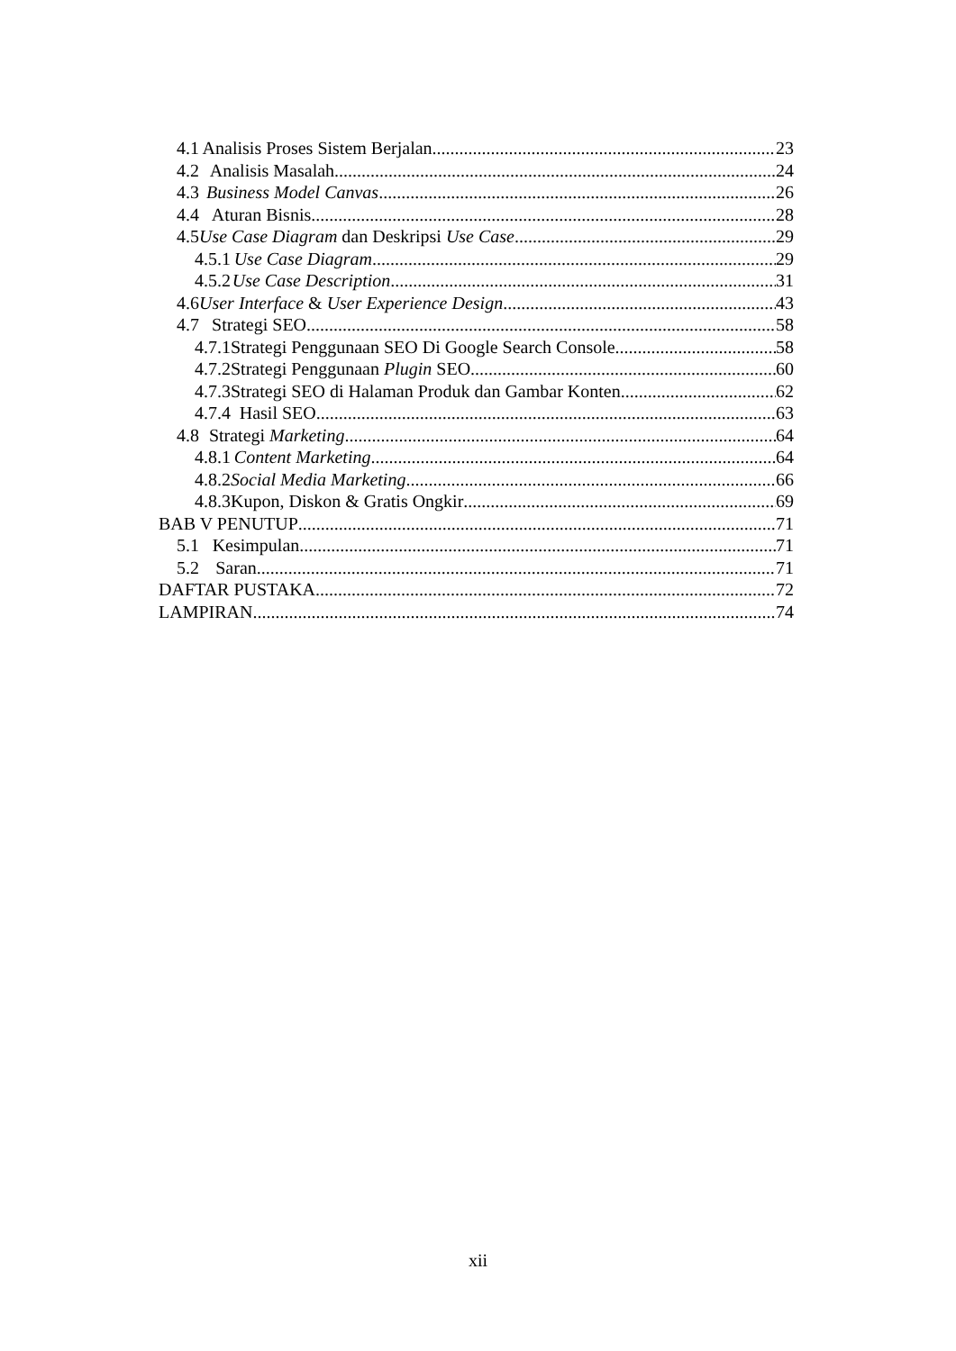4.1 Analisis Proses Sistem Berjalan 23
4.2 Analisis Masalah 24
4.3 Business Model Canvas 26
4.4 Aturan Bisnis 28
4.5 Use Case Diagram dan Deskripsi Use Case 29
4.5.1 Use Case Diagram 29
4.5.2 Use Case Description 31
4.6 User Interface & User Experience Design 43
4.7 Strategi SEO 58
4.7.1 Strategi Penggunaan SEO Di Google Search Console 58
4.7.2 Strategi Penggunaan Plugin SEO 60
4.7.3 Strategi SEO di Halaman Produk dan Gambar Konten 62
4.7.4 Hasil SEO 63
4.8 Strategi Marketing 64
4.8.1 Content Marketing 64
4.8.2 Social Media Marketing 66
4.8.3 Kupon, Diskon & Gratis Ongkir 69
BAB V PENUTUP 71
5.1 Kesimpulan 71
5.2 Saran 71
DAFTAR PUSTAKA 72
LAMPIRAN 74
xii